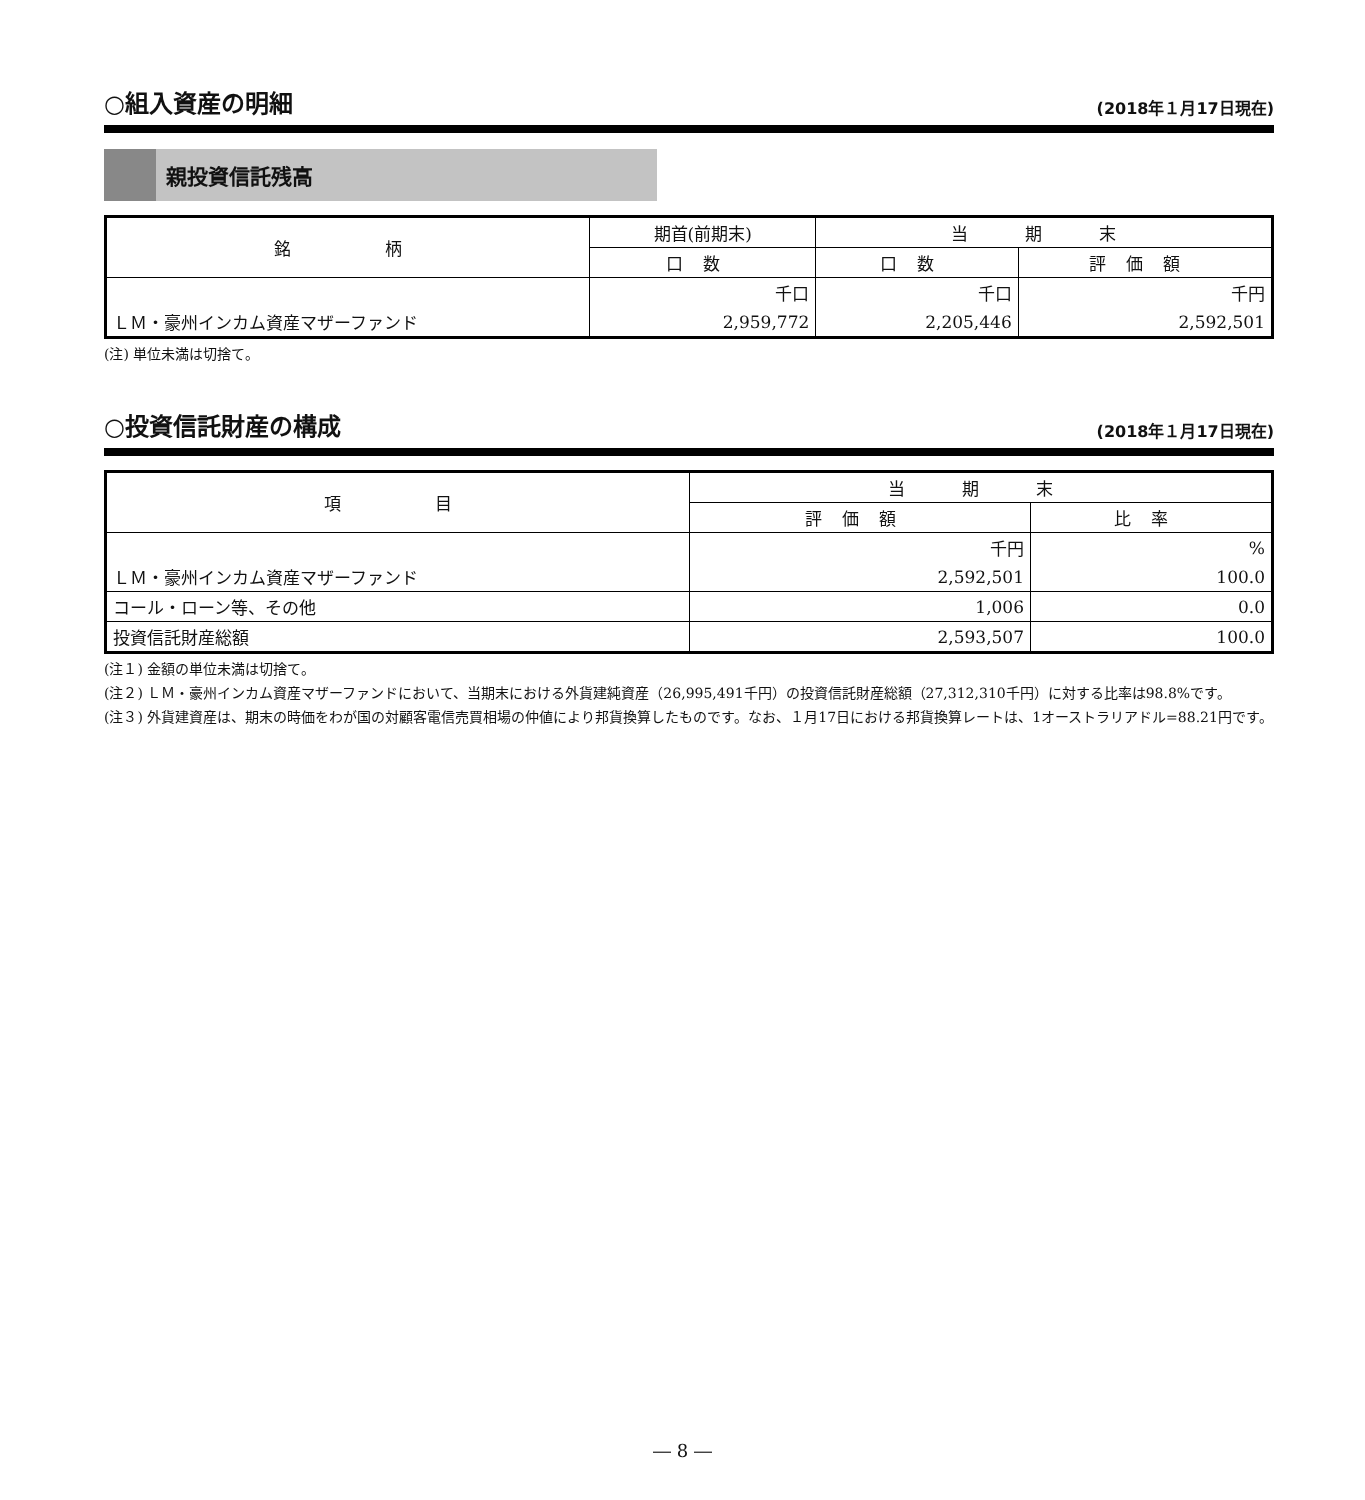○組入資産の明細 (2018年１月17日現在)
親投資信託残高
| 銘 柄 | 期首(前期末) | 当 期 末 | |
| --- | --- | --- | --- |
| | 口数 | 口数 | 評価額 |
| | 千口 | 千口 | 千円 |
| ＬＭ・豪州インカム資産マザーファンド | 2,959,772 | 2,205,446 | 2,592,501 |
(注) 単位未満は切捨て。
○投資信託財産の構成 (2018年１月17日現在)
| 項 目 | 当 期 末 | |
| --- | --- | --- |
| | 評価額 | 比率 |
| | 千円 | % |
| ＬＭ・豪州インカム資産マザーファンド | 2,592,501 | 100.0 |
| コール・ローン等、その他 | 1,006 | 0.0 |
| 投資信託財産総額 | 2,593,507 | 100.0 |
(注１) 金額の単位未満は切捨て。
(注２) ＬＭ・豪州インカム資産マザーファンドにおいて、当期末における外貨建純資産（26,995,491千円）の投資信託財産総額（27,312,310千円）に対する比率は98.8%です。
(注３) 外貨建資産は、期末の時価をわが国の対顧客電信売買相場の仲値により邦貨換算したものです。なお、１月17日における邦貨換算レートは、1オーストラリアドル=88.21円です。
― 8 ―